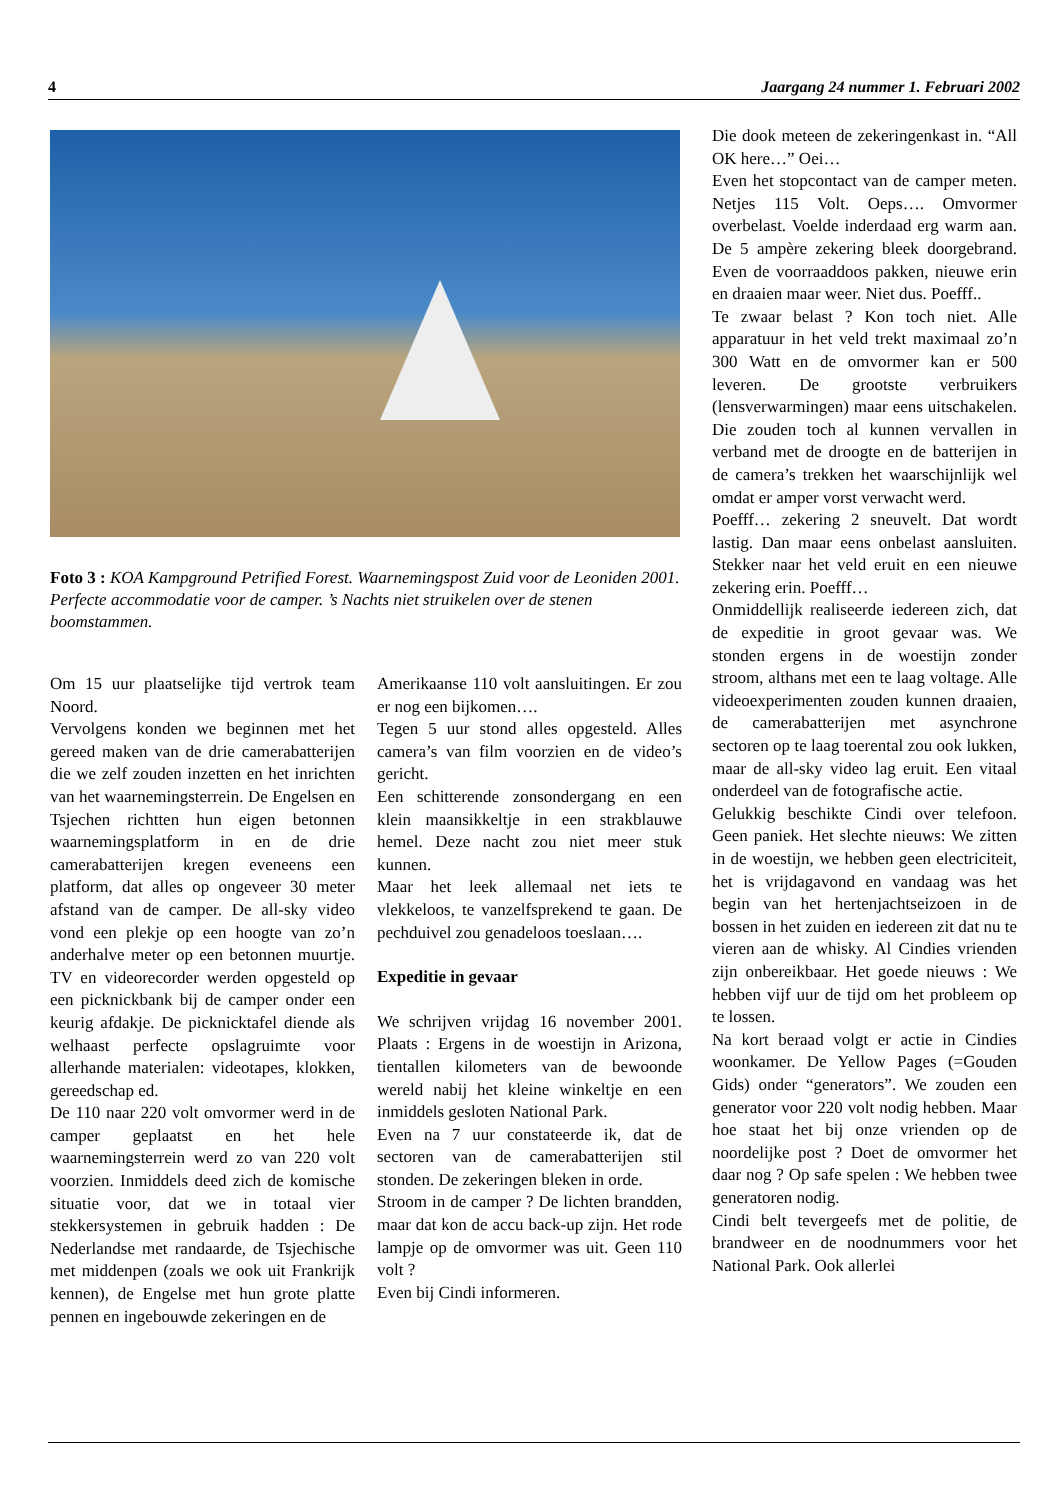4 Jaargang 24 nummer 1. Februari 2002
Foto 3 : KOA Kampground Petrified Forest. Waarnemingspost Zuid voor de Leoniden 2001. Perfecte accommodatie voor de camper. ’s Nachts niet struikelen over de stenen boomstammen.
Om 15 uur plaatselijke tijd vertrok team Noord.
Vervolgens konden we beginnen met het gereed maken van de drie camerabatterijen die we zelf zouden inzetten en het inrichten van het waarnemingsterrein. De Engelsen en Tsjechen richtten hun eigen betonnen waarnemingsplatform in en de drie camerabatterijen kregen eveneens een platform, dat alles op ongeveer 30 meter afstand van de camper. De all-sky video vond een plekje op een hoogte van zo’n anderhalve meter op een betonnen muurtje. TV en videorecorder werden opgesteld op een picknickbank bij de camper onder een keurig afdakje. De picknicktafel diende als welhaast perfecte opslagruimte voor allerhande materialen: videotapes, klokken, gereedschap ed.
De 110 naar 220 volt omvormer werd in de camper geplaatst en het hele waarnemingsterrein werd zo van 220 volt voorzien. Inmiddels deed zich de komische situatie voor, dat we in totaal vier stekkersystemen in gebruik hadden : De Nederlandse met randaarde, de Tsjechische met middenpen (zoals we ook uit Frankrijk kennen), de Engelse met hun grote platte pennen en ingebouwde zekeringen en de
Amerikaanse 110 volt aansluitingen. Er zou er nog een bijkomen….
Tegen 5 uur stond alles opgesteld. Alles camera’s van film voorzien en de video’s gericht.
Een schitterende zonsondergang en een klein maansikkeltje in een strakblauwe hemel. Deze nacht zou niet meer stuk kunnen.
Maar het leek allemaal net iets te vlekkeloos, te vanzelfsprekend te gaan. De pechduivel zou genadeloos toeslaan….
Expeditie in gevaar
We schrijven vrijdag 16 november 2001. Plaats : Ergens in de woestijn in Arizona, tientallen kilometers van de bewoonde wereld nabij het kleine winkeltje en een inmiddels gesloten National Park.
Even na 7 uur constateerde ik, dat de sectoren van de camerabatterijen stil stonden. De zekeringen bleken in orde.
Stroom in de camper ? De lichten brandden, maar dat kon de accu back-up zijn. Het rode lampje op de omvormer was uit. Geen 110 volt ?
Even bij Cindi informeren.
Die dook meteen de zekeringenkast in. “All OK here…” Oei…
Even het stopcontact van de camper meten. Netjes 115 Volt. Oeps…. Omvormer overbelast. Voelde inderdaad erg warm aan. De 5 ampère zekering bleek doorgebrand. Even de voorraaddoos pakken, nieuwe erin en draaien maar weer. Niet dus. Poefff..
Te zwaar belast ? Kon toch niet. Alle apparatuur in het veld trekt maximaal zo’n 300 Watt en de omvormer kan er 500 leveren. De grootste verbruikers (lensverwarmingen) maar eens uitschakelen. Die zouden toch al kunnen vervallen in verband met de droogte en de batterijen in de camera’s trekken het waarschijnlijk wel omdat er amper vorst verwacht werd.
Poefff… zekering 2 sneuvelt. Dat wordt lastig. Dan maar eens onbelast aansluiten. Stekker naar het veld eruit en een nieuwe zekering erin. Poefff…
Onmiddellijk realiseerde iedereen zich, dat de expeditie in groot gevaar was. We stonden ergens in de woestijn zonder stroom, althans met een te laag voltage. Alle videoexperimenten zouden kunnen draaien, de camerabatterijen met asynchrone sectoren op te laag toerental zou ook lukken, maar de all-sky video lag eruit. Een vitaal onderdeel van de fotografische actie.
Gelukkig beschikte Cindi over telefoon. Geen paniek. Het slechte nieuws: We zitten in de woestijn, we hebben geen electriciteit, het is vrijdagavond en vandaag was het begin van het hertenjachtseizoen in de bossen in het zuiden en iedereen zit dat nu te vieren aan de whisky. Al Cindies vrienden zijn onbereikbaar. Het goede nieuws : We hebben vijf uur de tijd om het probleem op te lossen.
Na kort beraad volgt er actie in Cindies woonkamer. De Yellow Pages (=Gouden Gids) onder “generators”. We zouden een generator voor 220 volt nodig hebben. Maar hoe staat het bij onze vrienden op de noordelijke post ? Doet de omvormer het daar nog ? Op safe spelen : We hebben twee generatoren nodig.
Cindi belt tevergeefs met de politie, de brandweer en de noodnummers voor het National Park. Ook allerlei